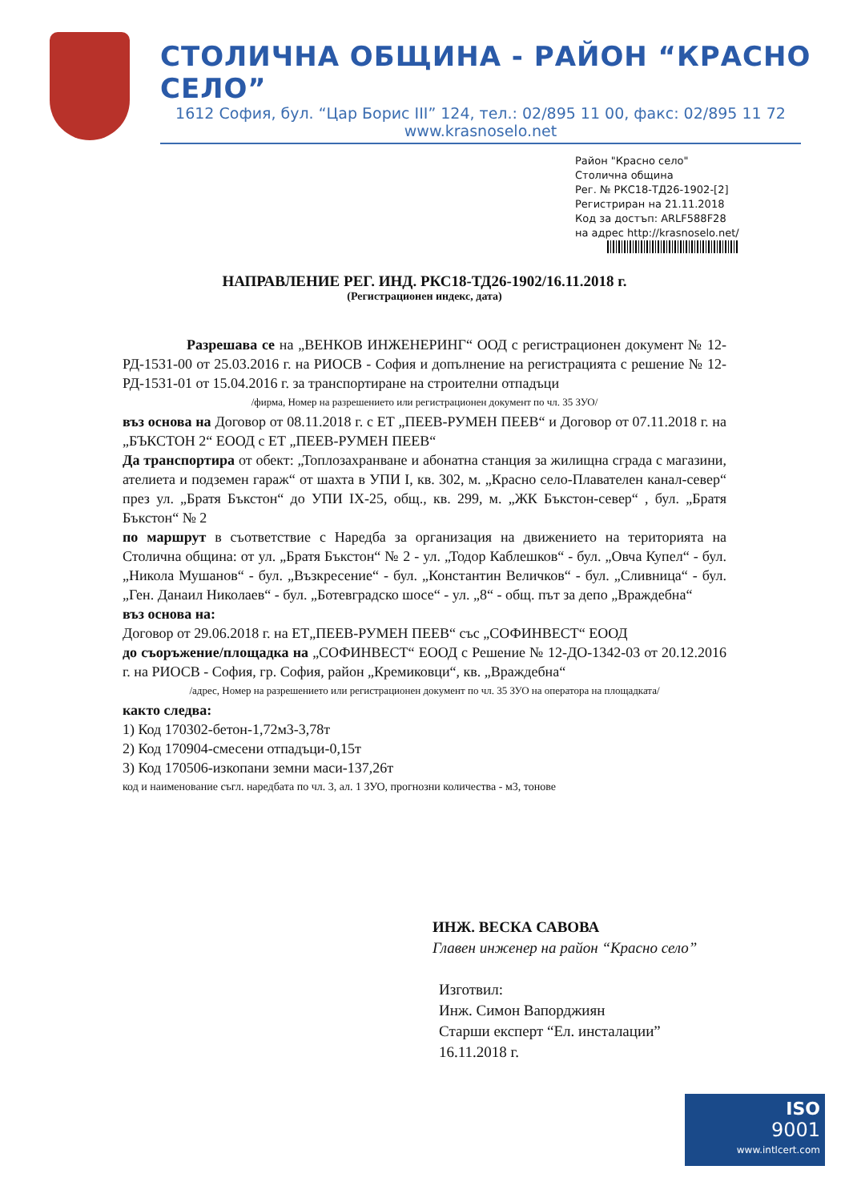СТОЛИЧНА ОБЩИНА - РАЙОН “КРАСНО СЕЛО”
1612 София, бул. “Цар Борис III” 124, тел.: 02/895 11 00, факс: 02/895 11 72
www.krasnoselo.net
Район "Красно село"
Столична община
Рег. № РКС18-ТД26-1902-[2]
Регистриран на 21.11.2018
Код за достъп: ARLF588F28
на адрес http://krasnoselo.net/
НАПРАВЛЕНИЕ РЕГ. ИНД. РКС18-ТД26-1902/16.11.2018 г.
(Регистрационен индекс, дата)
Разрешава се на „ВЕНКОВ ИНЖЕНЕРИНГ“ ООД с регистрационен документ № 12-РД-1531-00 от 25.03.2016 г. на РИОСВ - София и допълнение на регистрацията с решение № 12-РД-1531-01 от 15.04.2016 г. за транспортиране на строителни отпадъци
/фирма, Номер на разрешението или регистрационен документ по чл. 35 ЗУО/
въз основа на Договор от 08.11.2018 г. с ЕТ „ПЕЕВ-РУМЕН ПЕЕВ“ и Договор от 07.11.2018 г. на „БЪКСТОН 2“ ЕООД с ЕТ „ПЕЕВ-РУМЕН ПЕЕВ“
Да транспортира от обект: „Топлозахранване и абонатна станция за жилищна сграда с магазини, ателиета и подземен гараж“ от шахта в УПИ I, кв. 302, м. „Красно село-Плавателен канал-север“ през ул. „Братя Бъкстон“ до УПИ IX-25, общ., кв. 299, м. „ЖК Бъкстон-север“ , бул. „Братя Бъкстон“ № 2
по маршрут в съответствие с Наредба за организация на движението на територията на Столична община: от ул. „Братя Бъкстон“ № 2 - ул. „Тодор Каблешков“ - бул. „Овча Купел“ - бул. „Никола Мушанов“ - бул. „Възкресение“ - бул. „Константин Величков“ - бул. „Сливница“ - бул. „Ген. Данаил Николаев“ - бул. „Ботевградско шосе“ - ул. „8“ - общ. път за депо „Враждебна“
въз основа на:
Договор от 29.06.2018 г. на ЕТ„ПЕЕВ-РУМЕН ПЕЕВ“ със „СОФИНВЕСТ“ ЕООД
до съоръжение/площадка на „СОФИНВЕСТ“ ЕООД с Решение № 12-ДО-1342-03 от 20.12.2016 г. на РИОСВ - София, гр. София, район „Кремиковци“, кв. „Враждебна“
/адрес, Номер на разрешението или регистрационен документ по чл. 35 ЗУО на оператора на площадката/
както следва:
1) Код 170302-бетон-1,72м3-3,78т
2) Код 170904-смесени отпадъци-0,15т
3) Код 170506-изкопани земни маси-137,26т
код и наименование съгл. наредбата по чл. 3, ал. 1 ЗУО, прогнозни количества - м3, тонове
ИНЖ. ВЕСКА САВОВА
Главен инженер на район “Красно село”
Изготвил:
Инж. Симон Вапорджиян
Старши експерт “Ел. инсталации”
16.11.2018 г.
ISO
9001
www.intlcert.com